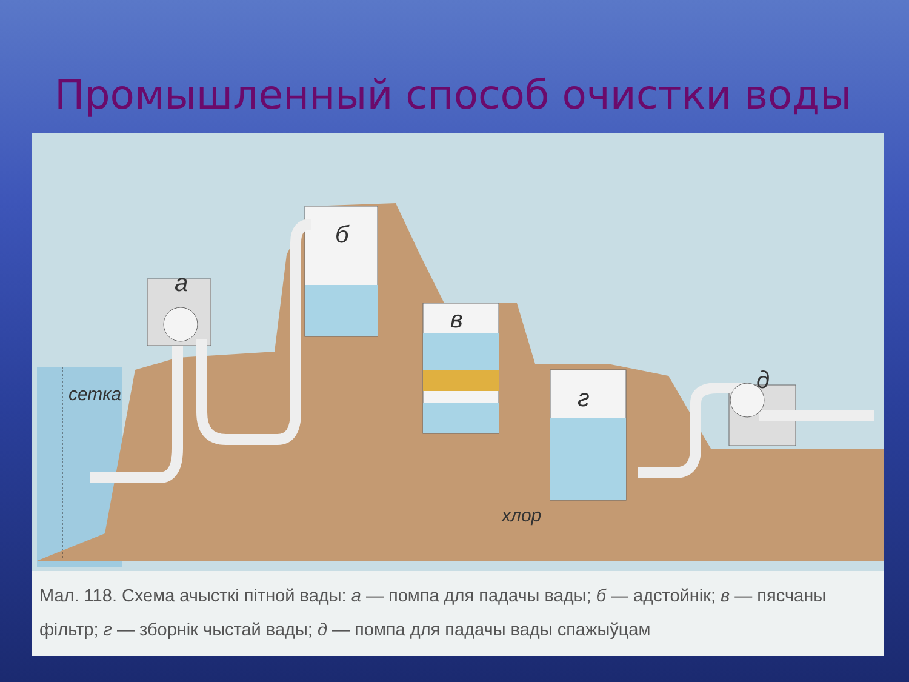Промышленный способ очистки воды
а
б
в
г
д
сетка
хлор
Мал. 118. Схема ачысткі пітной вады: а — помпа для падачы вады; б — адстойнік; в — пясчаны фільтр; г — зборнік чыстай вады; д — помпа для падачы вады спажыўцам